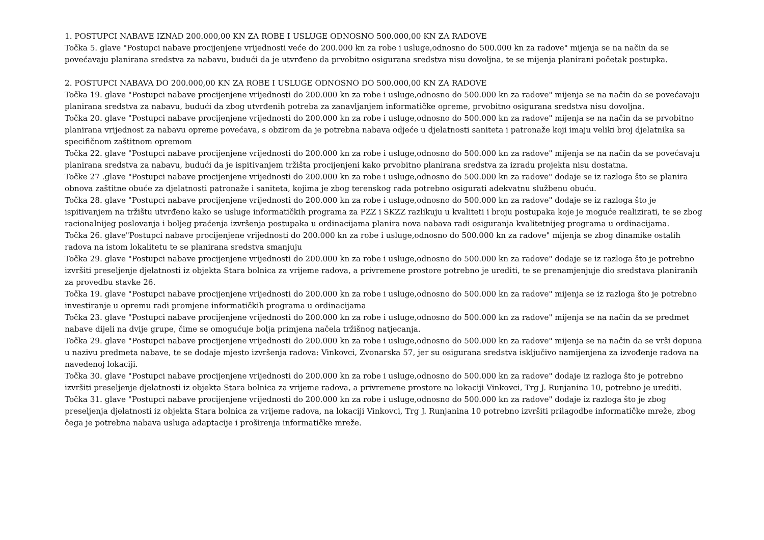1. POSTUPCI NABAVE IZNAD 200.000,00 KN ZA ROBE I USLUGE ODNOSNO 500.000,00 KN ZA RADOVE
Točka 5. glave "Postupci nabave procijenjene vrijednosti veće do 200.000 kn za robe i usluge,odnosno do 500.000 kn za radove" mijenja se na način da se povećavaju planirana sredstva za nabavu, budući da je utvrđeno da prvobitno osigurana sredstva nisu dovoljna, te se mijenja planirani početak postupka.
2. POSTUPCI NABAVA DO 200.000,00 KN ZA ROBE I USLUGE ODNOSNO DO 500.000,00 KN ZA RADOVE
Točka 19. glave "Postupci nabave procijenjene vrijednosti do 200.000 kn za robe i usluge,odnosno do 500.000 kn za radove" mijenja se na način da se povećavaju planirana sredstva za nabavu, budući da zbog utvrđenih potreba za zanavljanjem informatičke opreme, prvobitno osigurana sredstva nisu dovoljna.
Točka 20. glave "Postupci nabave procijenjene vrijednosti do 200.000 kn za robe i usluge,odnosno do 500.000 kn za radove" mijenja se na način da se prvobitno planirana vrijednost za nabavu opreme povećava, s obzirom da je potrebna nabava odjeće u djelatnosti saniteta i patronaže koji imaju veliki broj djelatnika sa specifičnom zaštitnom opremom
Točka 22. glave "Postupci nabave procijenjene vrijednosti do 200.000 kn za robe i usluge,odnosno do 500.000 kn za radove" mijenja se na način da se povećavaju planirana sredstva za nabavu, budući da je ispitivanjem tržišta procijenjeni kako prvobitno planirana sredstva za izradu projekta nisu dostatna.
Točke 27 .glave "Postupci nabave procijenjene vrijednosti do 200.000 kn za robe i usluge,odnosno do 500.000 kn za radove" dodaje se iz razloga što se planira obnova zaštitne obuće za djelatnosti patronaže i saniteta, kojima je zbog terenskog rada potrebno osigurati adekvatnu službenu obuću.
Točka 28. glave "Postupci nabave procijenjene vrijednosti do 200.000 kn za robe i usluge,odnosno do 500.000 kn za radove" dodaje se iz razloga što je ispitivanjem na tržištu utvrđeno kako se usluge informatičkih programa za PZZ i SKZZ razlikuju u kvaliteti i broju postupaka koje je moguće realizirati, te se zbog racionalnijeg poslovanja i boljeg praćenja izvršenja postupaka u ordinacijama planira nova nabava radi osiguranja kvalitetnijeg programa u ordinacijama.
Točka 26. glave"Postupci nabave procijenjene vrijednosti do 200.000 kn za robe i usluge,odnosno do 500.000 kn za radove" mijenja se zbog dinamike ostalih radova na istom lokalitetu te se planirana sredstva smanjuju
Točka 29. glave "Postupci nabave procijenjene vrijednosti do 200.000 kn za robe i usluge,odnosno do 500.000 kn za radove" dodaje se iz razloga što je potrebno izvršiti preseljenje djelatnosti iz objekta Stara bolnica za vrijeme radova, a privremene prostore potrebno je urediti, te se prenamjenjuje dio sredstava planiranih za provedbu stavke 26.
Točka 19. glave "Postupci nabave procijenjene vrijednosti do 200.000 kn za robe i usluge,odnosno do 500.000 kn za radove" mijenja se iz razloga što je potrebno investiranje u opremu radi promjene informatičkih programa u ordinacijama
Točka 23. glave "Postupci nabave procijenjene vrijednosti do 200.000 kn za robe i usluge,odnosno do 500.000 kn za radove" mijenja se na način da se predmet nabave dijeli na dvije grupe, čime se omogućuje bolja primjena načela tržišnog natjecanja.
Točka 29. glave "Postupci nabave procijenjene vrijednosti do 200.000 kn za robe i usluge,odnosno do 500.000 kn za radove" mijenja se na način da se vrši dopuna u nazivu predmeta nabave, te se dodaje mjesto izvršenja radova: Vinkovci, Zvonarska 57, jer su osigurana sredstva isključivo namijenjena za izvođenje radova na navedenoj lokaciji.
Točka 30. glave "Postupci nabave procijenjene vrijednosti do 200.000 kn za robe i usluge,odnosno do 500.000 kn za radove" dodaje iz razloga što je potrebno izvršiti preseljenje djelatnosti iz objekta Stara bolnica za vrijeme radova, a privremene prostore na lokaciji Vinkovci, Trg J. Runjanina 10, potrebno je urediti.
Točka 31. glave "Postupci nabave procijenjene vrijednosti do 200.000 kn za robe i usluge,odnosno do 500.000 kn za radove" dodaje iz razloga što je zbog preseljenja djelatnosti iz objekta Stara bolnica za vrijeme radova, na lokaciji Vinkovci, Trg J. Runjanina 10 potrebno izvršiti prilagodbe informatičke mreže, zbog čega je potrebna nabava usluga adaptacije i proširenja informatičke mreže.